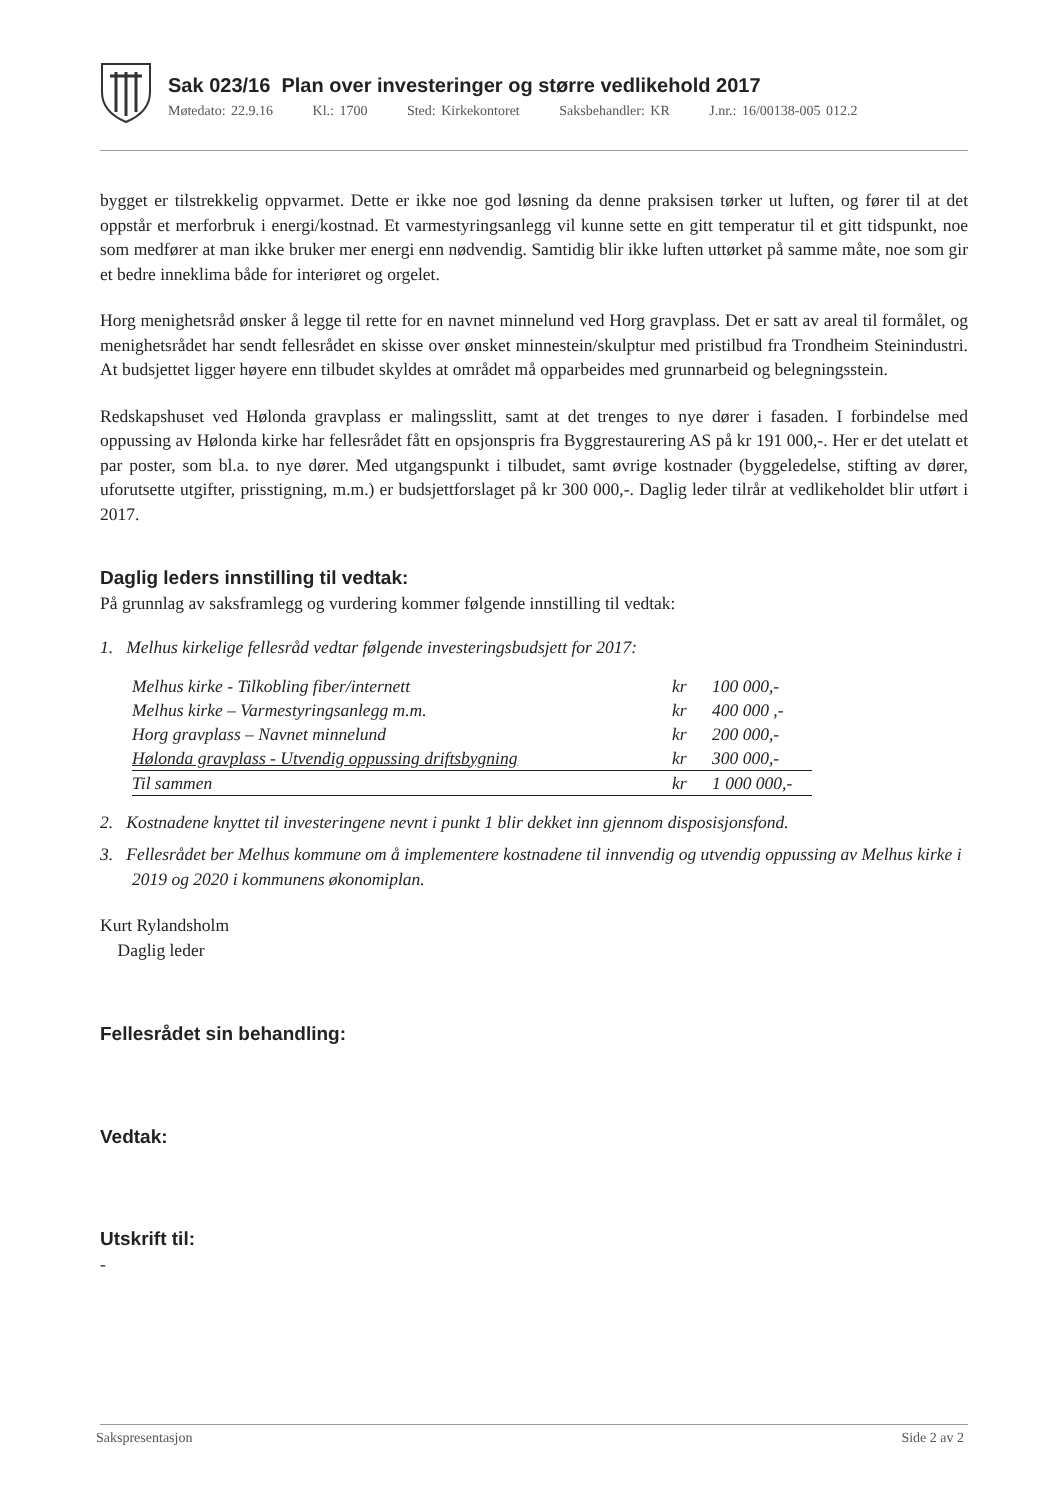Sak 023/16 Plan over investeringer og større vedlikehold 2017
Møtedato: 22.9.16 Kl.: 1700 Sted: Kirkekontoret Saksbehandler: KR J.nr.: 16/00138-005 012.2
bygget er tilstrekkelig oppvarmet. Dette er ikke noe god løsning da denne praksisen tørker ut luften, og fører til at det oppstår et merforbruk i energi/kostnad. Et varmestyringsanlegg vil kunne sette en gitt temperatur til et gitt tidspunkt, noe som medfører at man ikke bruker mer energi enn nødvendig. Samtidig blir ikke luften uttørket på samme måte, noe som gir et bedre inneklima både for interiøret og orgelet.
Horg menighetsråd ønsker å legge til rette for en navnet minnelund ved Horg gravplass. Det er satt av areal til formålet, og menighetsrådet har sendt fellesrådet en skisse over ønsket minnestein/skulptur med pristilbud fra Trondheim Steinindustri. At budsjettet ligger høyere enn tilbudet skyldes at området må opparbeides med grunnarbeid og belegningsstein.
Redskapshuset ved Hølonda gravplass er malingsslitt, samt at det trenges to nye dører i fasaden. I forbindelse med oppussing av Hølonda kirke har fellesrådet fått en opsjonspris fra Byggrestaurering AS på kr 191 000,-. Her er det utelatt et par poster, som bl.a. to nye dører. Med utgangspunkt i tilbudet, samt øvrige kostnader (byggeledelse, stifting av dører, uforutsette utgifter, prisstigning, m.m.) er budsjettforslaget på kr 300 000,-. Daglig leder tilrår at vedlikeholdet blir utført i 2017.
Daglig leders innstilling til vedtak:
På grunnlag av saksframlegg og vurdering kommer følgende innstilling til vedtak:
1. Melhus kirkelige fellesråd vedtar følgende investeringsbudsjett for 2017:
| Melhus kirke - Tilkobling fiber/internett | kr | 100 000,- |
| Melhus kirke – Varmestyringsanlegg m.m. | kr | 400 000 ,- |
| Horg gravplass – Navnet minnelund | kr | 200 000,- |
| Hølonda gravplass - Utvendig oppussing driftsbygning | kr | 300 000,- |
| Til sammen | kr | 1 000 000,- |
2. Kostnadene knyttet til investeringene nevnt i punkt 1 blir dekket inn gjennom disposisjonsfond.
3. Fellesrådet ber Melhus kommune om å implementere kostnadene til innvendig og utvendig oppussing av Melhus kirke i 2019 og 2020 i kommunens økonomiplan.
Kurt Rylandsholm
Daglig leder
Fellesrådet sin behandling:
Vedtak:
Utskrift til:
-
Sakspresentasjon Side 2 av 2